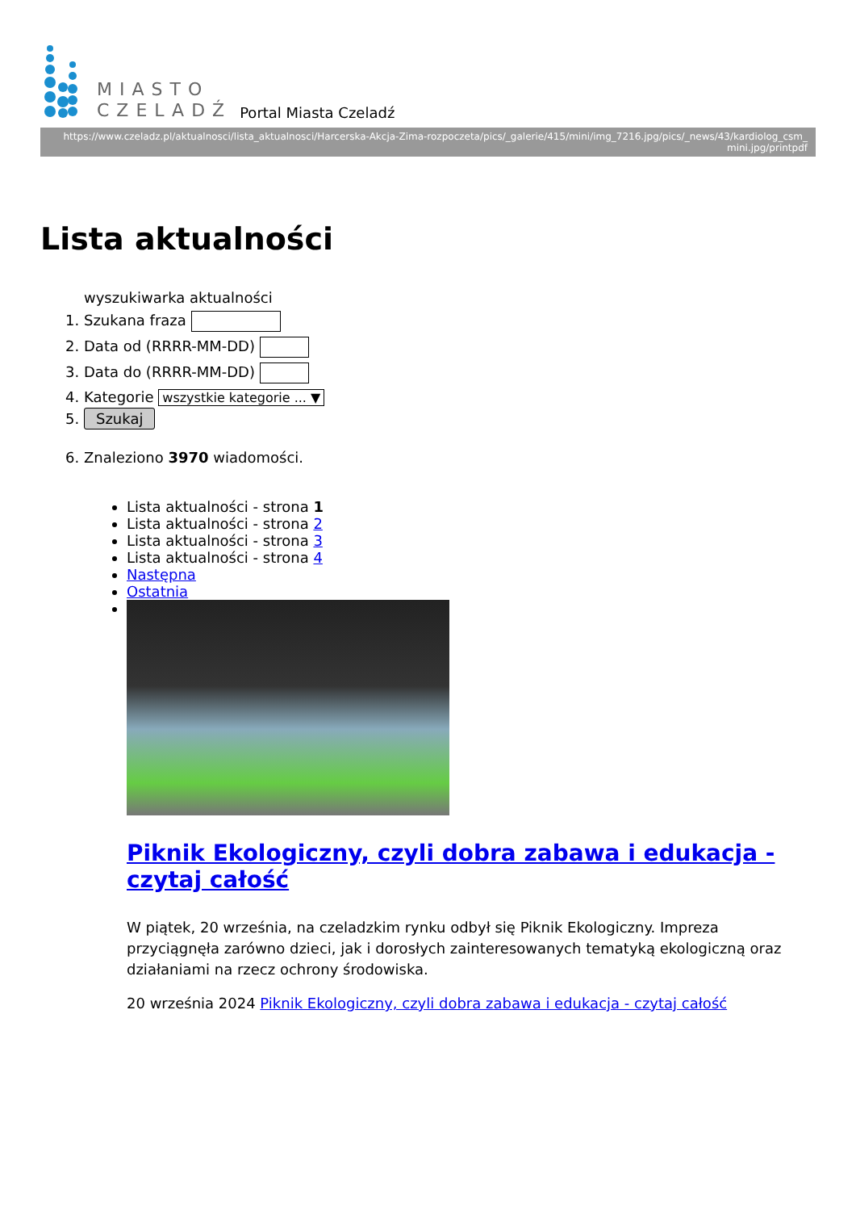MIASTO
CZELADŹ
Portal Miasta Czeladź
https://www.czeladz.pl/aktualnosci/lista_aktualnosci/Harcerska-Akcja-Zima-rozpoczeta/pics/_galerie/415/mini/img_7216.jpg/pics/_news/43/kardiolog_csm_ mini.jpg/printpdf
Lista aktualności
wyszukiwarka aktualności
1. Szukana fraza
2. Data od (RRRR-MM-DD)
3. Data do (RRRR-MM-DD)
4. Kategorie wszystkie kategorie ... ▼
5. Szukaj
6. Znaleziono 3970 wiadomości.
Lista aktualności - strona 1
Lista aktualności - strona 2
Lista aktualności - strona 3
Lista aktualności - strona 4
Następna
Ostatnia
Piknik Ekologiczny, czyli dobra zabawa i edukacja - czytaj całość
W piątek, 20 września, na czeladzkim rynku odbył się Piknik Ekologiczny. Impreza przyciągnęła zarówno dzieci, jak i dorosłych zainteresowanych tematyką ekologiczną oraz działaniami na rzecz ochrony środowiska.
20 września 2024 Piknik Ekologiczny, czyli dobra zabawa i edukacja - czytaj całość